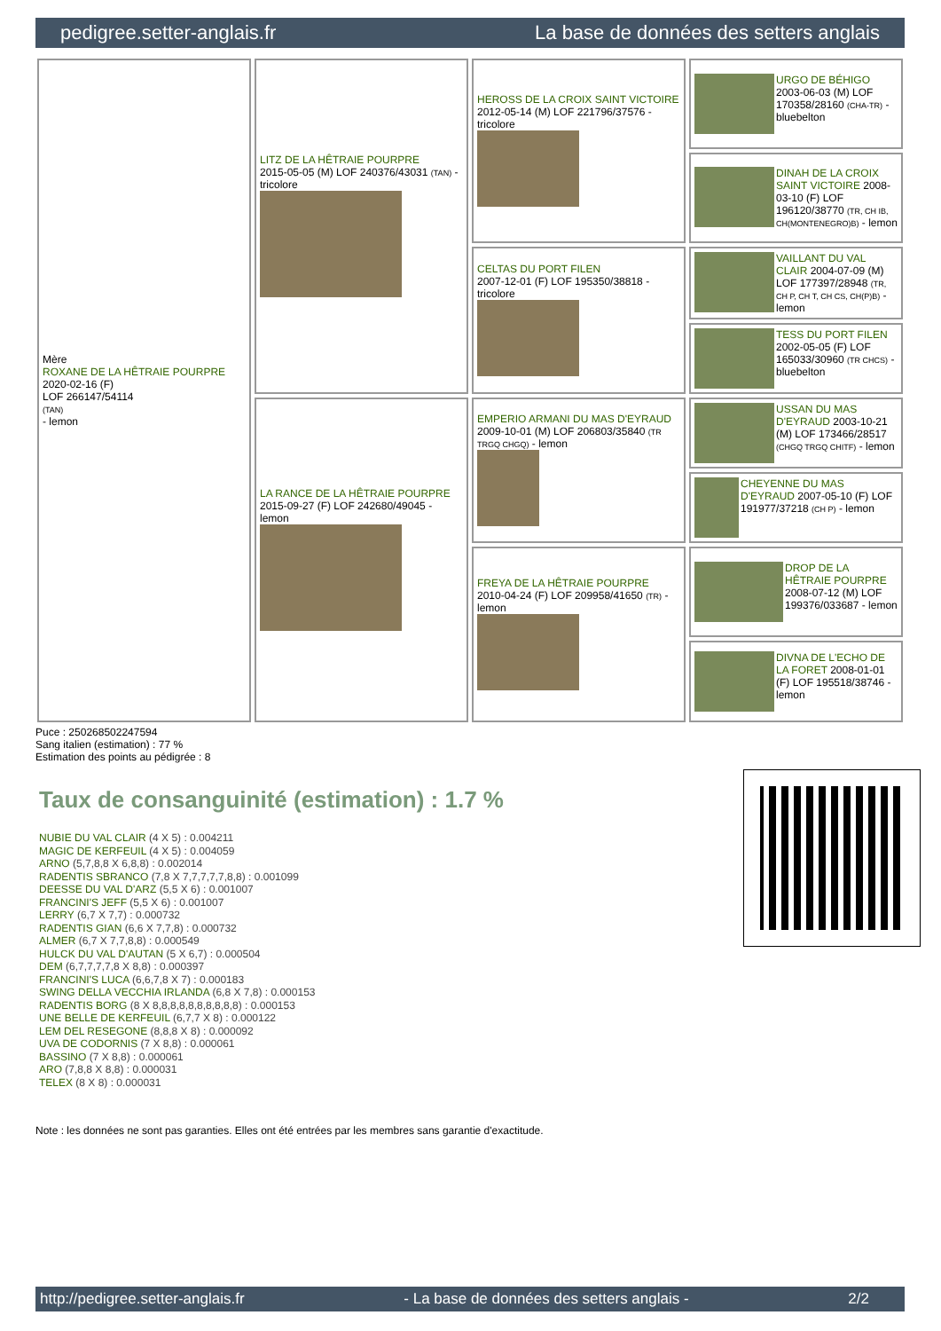pedigree.setter-anglais.fr La base de données des setters anglais
| Mère ROXANE DE LA HÊTRAIE POURPRE 2020-02-16 (F) LOF 266147/54114 (TAN) - lemon | LITZ DE LA HÊTRAIE POURPRE 2015-05-05 (M) LOF 240376/43031 (TAN) - tricolore | HEROSS DE LA CROIX SAINT VICTOIRE 2012-05-14 (M) LOF 221796/37576 - tricolore | URGO DE BÉHIGO 2003-06-03 (M) LOF 170358/28160 (CHA-TR) - bluebelton |
| | | | DINAH DE LA CROIX SAINT VICTOIRE 2008-03-10 (F) LOF 196120/38770 (TR, CH IB, CH(MONTENEGRO)B) - lemon |
| | | CELTAS DU PORT FILEN 2007-12-01 (F) LOF 195350/38818 - tricolore | VAILLANT DU VAL CLAIR 2004-07-09 (M) LOF 177397/28948 (TR, CH P, CH T, CH CS, CH(P)B) - lemon |
| | | | TESS DU PORT FILEN 2002-05-05 (F) LOF 165033/30960 (TR CHCS) - bluebelton |
| | LA RANCE DE LA HÊTRAIE POURPRE 2015-09-27 (F) LOF 242680/49045 - lemon | EMPERIO ARMANI DU MAS D'EYRAUD 2009-10-01 (M) LOF 206803/35840 (TR TRGQ CHGQ) - lemon | USSAN DU MAS D'EYRAUD 2003-10-21 (M) LOF 173466/28517 (CHGQ TRGQ CHITF) - lemon |
| | | | CHEYENNE DU MAS D'EYRAUD 2007-05-10 (F) LOF 191977/37218 (CH P) - lemon |
| | | FREYA DE LA HÊTRAIE POURPRE 2010-04-24 (F) LOF 209958/41650 (TR) - lemon | DROP DE LA HÊTRAIE POURPRE 2008-07-12 (M) LOF 199376/033687 - lemon |
| | | | DIVNA DE L'ECHO DE LA FORET 2008-01-01 (F) LOF 195518/38746 - lemon |
Puce : 250268502247594
Sang italien (estimation) : 77 %
Estimation des points au pédigrée : 8
Taux de consanguinité (estimation) : 1.7 %
NUBIE DU VAL CLAIR (4 X 5) : 0.004211
MAGIC DE KERFEUIL (4 X 5) : 0.004059
ARNO (5,7,8,8 X 6,8,8) : 0.002014
RADENTIS SBRANCO (7,8 X 7,7,7,7,7,8,8) : 0.001099
DEESSE DU VAL D'ARZ (5,5 X 6) : 0.001007
FRANCINI'S JEFF (5,5 X 6) : 0.001007
LERRY (6,7 X 7,7) : 0.000732
RADENTIS GIAN (6,6 X 7,7,8) : 0.000732
ALMER (6,7 X 7,7,8,8) : 0.000549
HULCK DU VAL D'AUTAN (5 X 6,7) : 0.000504
DEM (6,7,7,7,7,8 X 8,8) : 0.000397
FRANCINI'S LUCA (6,6,7,8 X 7) : 0.000183
SWING DELLA VECCHIA IRLANDA (6,8 X 7,8) : 0.000153
RADENTIS BORG (8 X 8,8,8,8,8,8,8,8,8,8) : 0.000153
UNE BELLE DE KERFEUIL (6,7,7 X 8) : 0.000122
LEM DEL RESEGONE (8,8,8 X 8) : 0.000092
UVA DE CODORNIS (7 X 8,8) : 0.000061
BASSINO (7 X 8,8) : 0.000061
ARO (7,8,8 X 8,8) : 0.000031
TELEX (8 X 8) : 0.000031
Note : les données ne sont pas garanties. Elles ont été entrées par les membres sans garantie d'exactitude.
http://pedigree.setter-anglais.fr - La base de données des setters anglais - 2/2